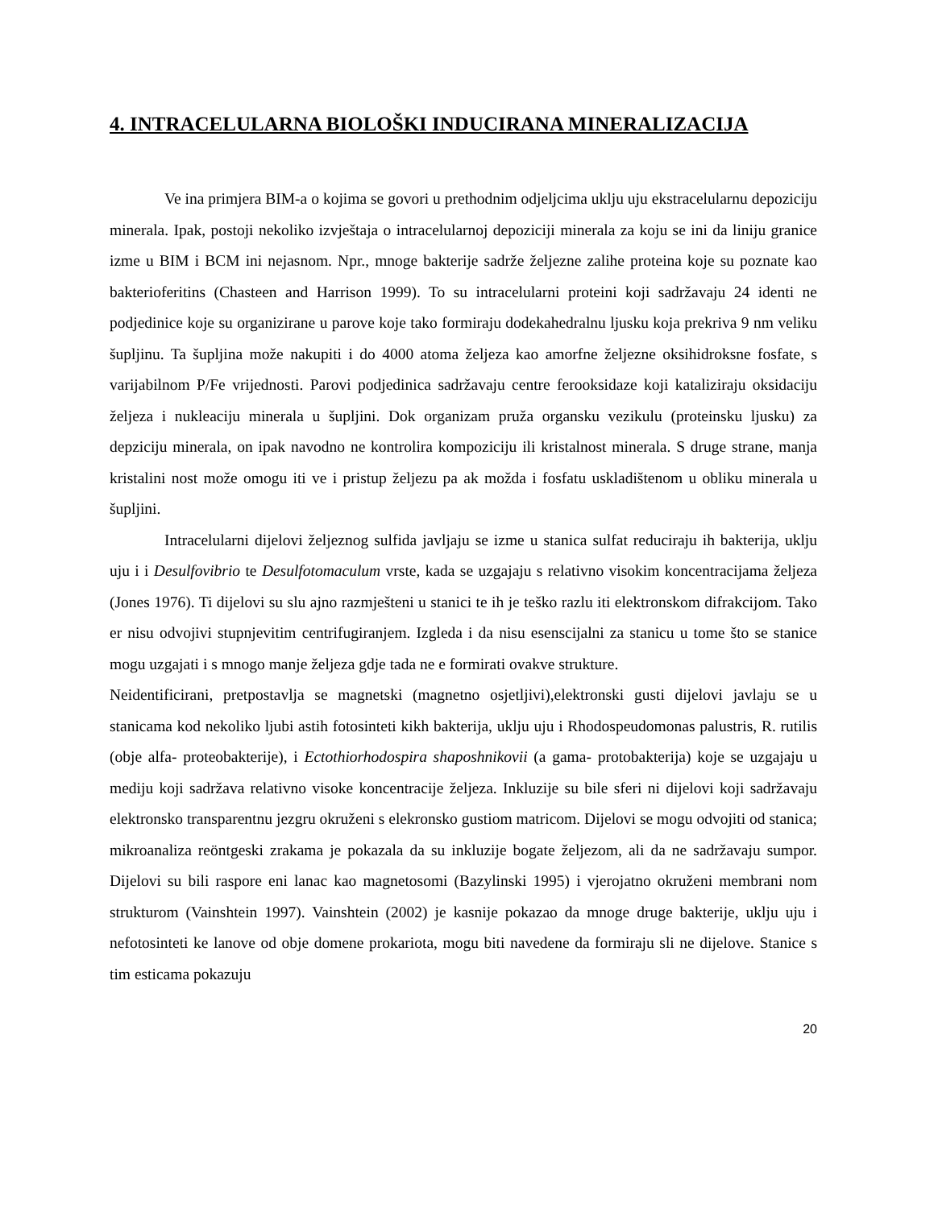4. INTRACELULARNA BIOLOŠKI INDUCIRANA MINERALIZACIJA
Ve ina primjera BIM-a o kojima se govori u prethodnim odjeljcima uklju uju ekstracelularnu depoziciju minerala. Ipak, postoji nekoliko izvještaja o intracelularnoj depoziciji minerala za koju se ini da liniju granice izme u BIM i BCM ini nejasnom. Npr., mnoge bakterije sadrže željezne zalihe proteina koje su poznate kao bakterioferitins (Chasteen and Harrison 1999). To su intracelularni proteini koji sadržavaju 24 identi ne podjedinice koje su organizirane u parove koje tako formiraju dodekahedralnu ljusku koja prekriva 9 nm veliku šupljinu. Ta šupljina može nakupiti i do 4000 atoma željeza kao amorfne željezne oksihidroksne fosfate, s varijabilnom P/Fe vrijednosti. Parovi podjedinica sadržavaju centre ferooksidaze koji kataliziraju oksidaciju željeza i nukleaciju minerala u šupljini. Dok organizam pruža organsku vezikulu (proteinsku ljusku) za depziciju minerala, on ipak navodno ne kontrolira kompoziciju ili kristalnost minerala. S druge strane, manja kristalini nost može omogu iti ve i pristup željezu pa ak možda i fosfatu uskladištenom u obliku minerala u šupljini.
Intracelularni dijelovi željeznog sulfida javljaju se izme u stanica sulfat reduciraju ih bakterija, uklju uju i i Desulfovibrio te Desulfotomaculum vrste, kada se uzgajaju s relativno visokim koncentracijama željeza (Jones 1976). Ti dijelovi su slu ajno razmješteni u stanici te ih je teško razlu iti elektronskom difrakcijom. Tako er nisu odvojivi stupnjevitim centrifugiranjem. Izgleda i da nisu esenscijalni za stanicu u tome što se stanice mogu uzgajati i s mnogo manje željeza gdje tada ne e formirati ovakve strukture.
Neidentificirani, pretpostavlja se magnetski (magnetno osjetljivi),elektronski gusti dijelovi javlaju se u stanicama kod nekoliko ljubi astih fotosinteti kikh bakterija, uklju uju i Rhodospeudomonas palustris, R. rutilis (obje alfa- proteobakterije), i Ectothiorhodospira shaposhnikovii (a gama- protobakterija) koje se uzgajaju u mediju koji sadržava relativno visoke koncentracije željeza. Inkluzije su bile sferi ni dijelovi koji sadržavaju elektronsko transparentnu jezgru okruženi s elekronsko gustiom matricom. Dijelovi se mogu odvojiti od stanica; mikroanaliza reöntgeski zrakama je pokazala da su inkluzije bogate željezom, ali da ne sadržavaju sumpor. Dijelovi su bili raspore eni lanac kao magnetosomi (Bazylinski 1995) i vjerojatno okruženi membrani nom strukturom (Vainshtein 1997). Vainshtein (2002) je kasnije pokazao da mnoge druge bakterije, uklju uju i nefotosinteti ke lanove od obje domene prokariota, mogu biti navedene da formiraju sli ne dijelove. Stanice s tim esticama pokazuju
20